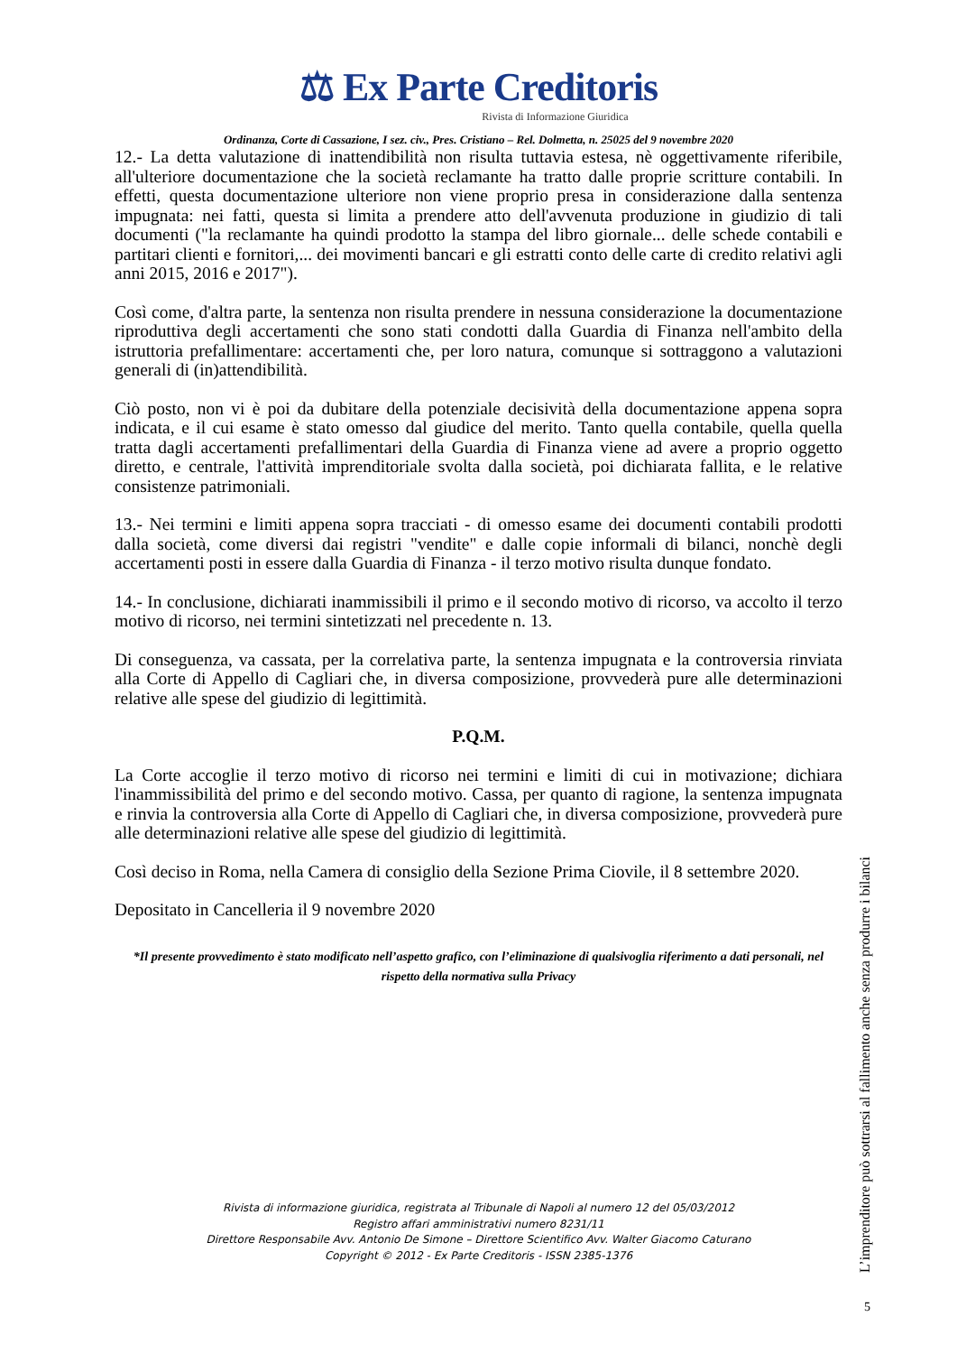⚖ Ex Parte Creditoris
Rivista di Informazione Giuridica
Ordinanza, Corte di Cassazione, I sez. civ., Pres. Cristiano – Rel. Dolmetta, n. 25025 del 9 novembre 2020
12.- La detta valutazione di inattendibilità non risulta tuttavia estesa, nè oggettivamente riferibile, all'ulteriore documentazione che la società reclamante ha tratto dalle proprie scritture contabili. In effetti, questa documentazione ulteriore non viene proprio presa in considerazione dalla sentenza impugnata: nei fatti, questa si limita a prendere atto dell'avvenuta produzione in giudizio di tali documenti ("la reclamante ha quindi prodotto la stampa del libro giornale... delle schede contabili e partitari clienti e fornitori,... dei movimenti bancari e gli estratti conto delle carte di credito relativi agli anni 2015, 2016 e 2017").
Così come, d'altra parte, la sentenza non risulta prendere in nessuna considerazione la documentazione riproduttiva degli accertamenti che sono stati condotti dalla Guardia di Finanza nell'ambito della istruttoria prefallimentare: accertamenti che, per loro natura, comunque si sottraggono a valutazioni generali di (in)attendibilità.
Ciò posto, non vi è poi da dubitare della potenziale decisività della documentazione appena sopra indicata, e il cui esame è stato omesso dal giudice del merito. Tanto quella contabile, quella quella tratta dagli accertamenti prefallimentari della Guardia di Finanza viene ad avere a proprio oggetto diretto, e centrale, l'attività imprenditoriale svolta dalla società, poi dichiarata fallita, e le relative consistenze patrimoniali.
13.- Nei termini e limiti appena sopra tracciati - di omesso esame dei documenti contabili prodotti dalla società, come diversi dai registri "vendite" e dalle copie informali di bilanci, nonchè degli accertamenti posti in essere dalla Guardia di Finanza - il terzo motivo risulta dunque fondato.
14.- In conclusione, dichiarati inammissibili il primo e il secondo motivo di ricorso, va accolto il terzo motivo di ricorso, nei termini sintetizzati nel precedente n. 13.
Di conseguenza, va cassata, per la correlativa parte, la sentenza impugnata e la controversia rinviata alla Corte di Appello di Cagliari che, in diversa composizione, provvederà pure alle determinazioni relative alle spese del giudizio di legittimità.
P.Q.M.
La Corte accoglie il terzo motivo di ricorso nei termini e limiti di cui in motivazione; dichiara l'inammissibilità del primo e del secondo motivo. Cassa, per quanto di ragione, la sentenza impugnata e rinvia la controversia alla Corte di Appello di Cagliari che, in diversa composizione, provvederà pure alle determinazioni relative alle spese del giudizio di legittimità.
Così deciso in Roma, nella Camera di consiglio della Sezione Prima Ciovile, il 8 settembre 2020.
Depositato in Cancelleria il 9 novembre 2020
*Il presente provvedimento è stato modificato nell’aspetto grafico, con l’eliminazione di qualsivoglia riferimento a dati personali, nel rispetto della normativa sulla Privacy
Rivista di informazione giuridica, registrata al Tribunale di Napoli al numero 12 del 05/03/2012
Registro affari amministrativi numero 8231/11
Direttore Responsabile Avv. Antonio De Simone – Direttore Scientifico Avv. Walter Giacomo Caturano
Copyright © 2012 - Ex Parte Creditoris - ISSN 2385-1376
L’imprenditore può sottrarsi al fallimento anche senza produrre i bilanci
5